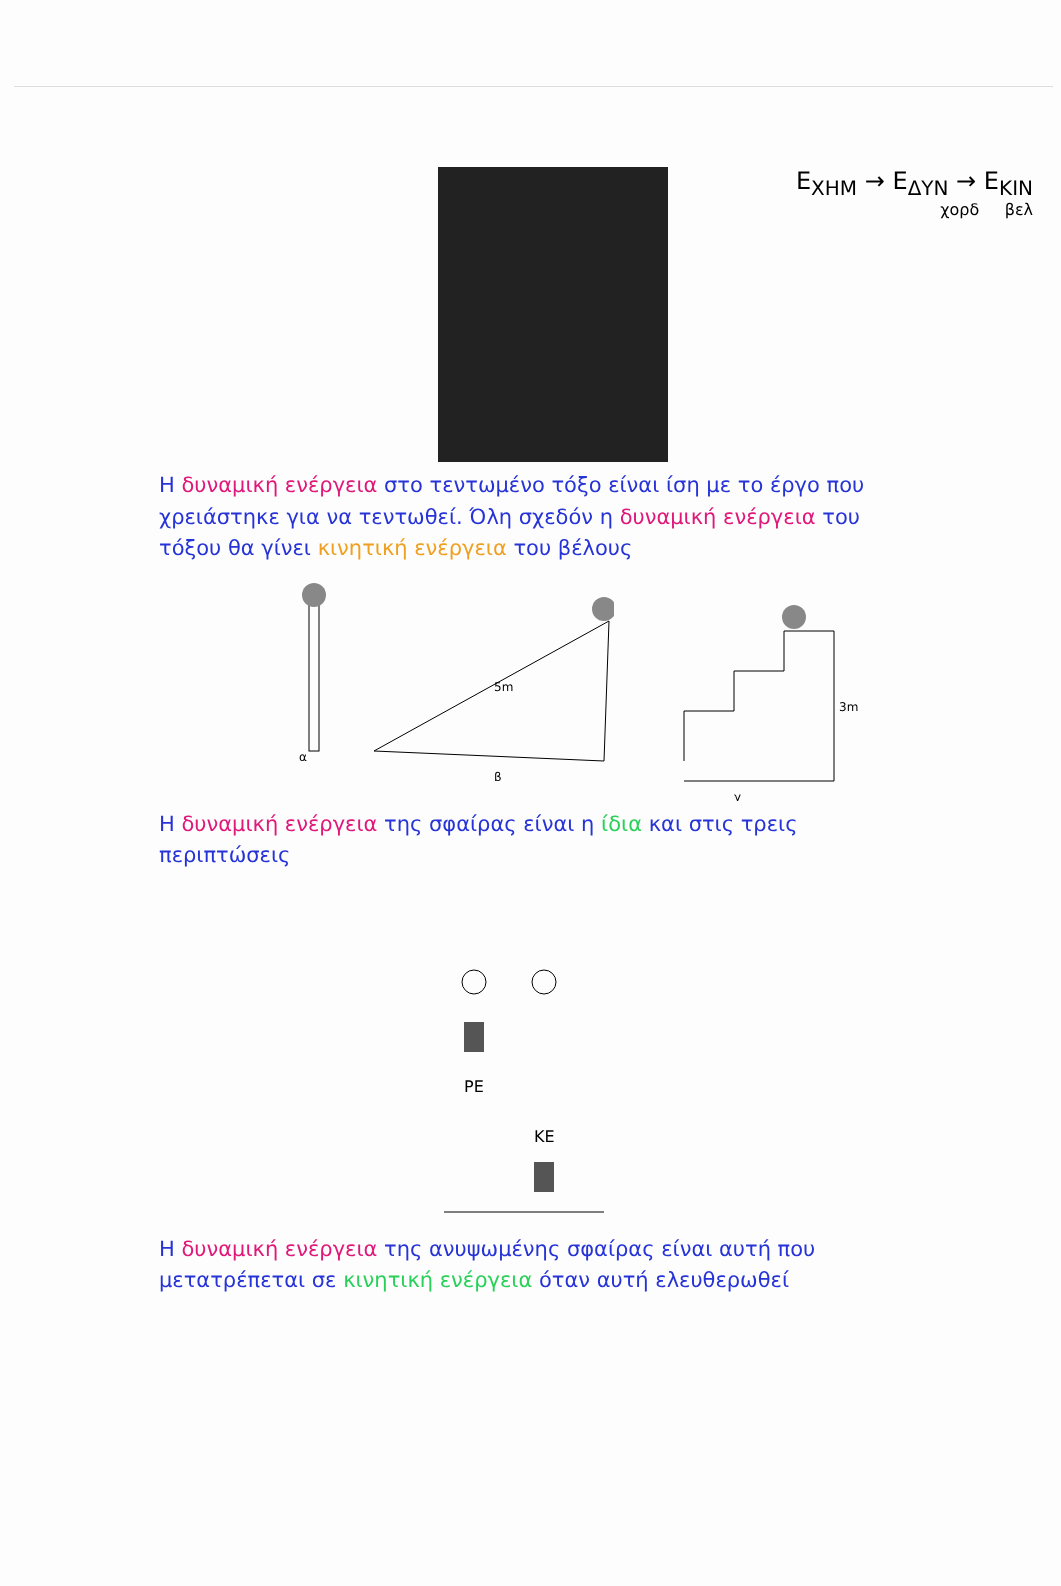E<sub>ΧΗΜ</sub> → E<sub>ΔΥΝ</sub> → E<sub>ΚΙΝ</sub>
χορδ βελ
Η δυναμική ενέργεια στο τεντωμένο τόξο είναι ίση με το έργο που χρειάστηκε για να τεντωθεί. Όλη σχεδόν η δυναμική ενέργεια του τόξου θα γίνει κινητική ενέργεια του βέλους
α
5m
β
3m
γ
Η δυναμική ενέργεια της σφαίρας είναι η ίδια και στις τρεις περιπτώσεις
PE
KE
Η δυναμική ενέργεια της ανυψωμένης σφαίρας είναι αυτή που μετατρέπεται σε κινητική ενέργεια όταν αυτή ελευθερωθεί